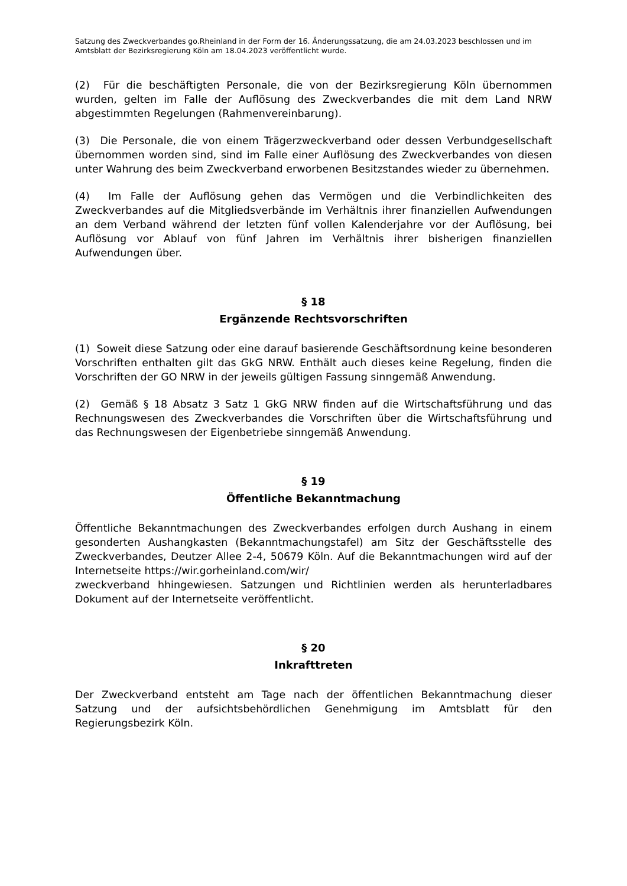Satzung des Zweckverbandes go.Rheinland in der Form der 16. Änderungssatzung, die am 24.03.2023 beschlossen und im Amtsblatt der Bezirksregierung Köln am 18.04.2023 veröffentlicht wurde.
(2) Für die beschäftigten Personale, die von der Bezirksregierung Köln übernommen wurden, gelten im Falle der Auflösung des Zweckverbandes die mit dem Land NRW abgestimmten Regelungen (Rahmenvereinbarung).
(3) Die Personale, die von einem Trägerzweckverband oder dessen Verbundgesellschaft übernommen worden sind, sind im Falle einer Auflösung des Zweckverbandes von diesen unter Wahrung des beim Zweckverband erworbenen Besitzstandes wieder zu übernehmen.
(4) Im Falle der Auflösung gehen das Vermögen und die Verbindlichkeiten des Zweckverbandes auf die Mitgliedsverbände im Verhältnis ihrer finanziellen Aufwendungen an dem Verband während der letzten fünf vollen Kalenderjahre vor der Auflösung, bei Auflösung vor Ablauf von fünf Jahren im Verhältnis ihrer bisherigen finanziellen Aufwendungen über.
§ 18
Ergänzende Rechtsvorschriften
(1) Soweit diese Satzung oder eine darauf basierende Geschäftsordnung keine besonderen Vorschriften enthalten gilt das GkG NRW. Enthält auch dieses keine Regelung, finden die Vorschriften der GO NRW in der jeweils gültigen Fassung sinngemäß Anwendung.
(2) Gemäß § 18 Absatz 3 Satz 1 GkG NRW finden auf die Wirtschaftsführung und das Rechnungswesen des Zweckverbandes die Vorschriften über die Wirtschaftsführung und das Rechnungswesen der Eigenbetriebe sinngemäß Anwendung.
§ 19
Öffentliche Bekanntmachung
Öffentliche Bekanntmachungen des Zweckverbandes erfolgen durch Aushang in einem gesonderten Aushangkasten (Bekanntmachungstafel) am Sitz der Geschäftsstelle des Zweckverbandes, Deutzer Allee 2-4, 50679 Köln. Auf die Bekanntmachungen wird auf der Internetseite https://wir.gorheinland.com/wir/
zweckverband hhingewiesen. Satzungen und Richtlinien werden als herunterladbares Dokument auf der Internetseite veröffentlicht.
§ 20
Inkrafttreten
Der Zweckverband entsteht am Tage nach der öffentlichen Bekanntmachung dieser Satzung und der aufsichtsbehördlichen Genehmigung im Amtsblatt für den Regierungsbezirk Köln.